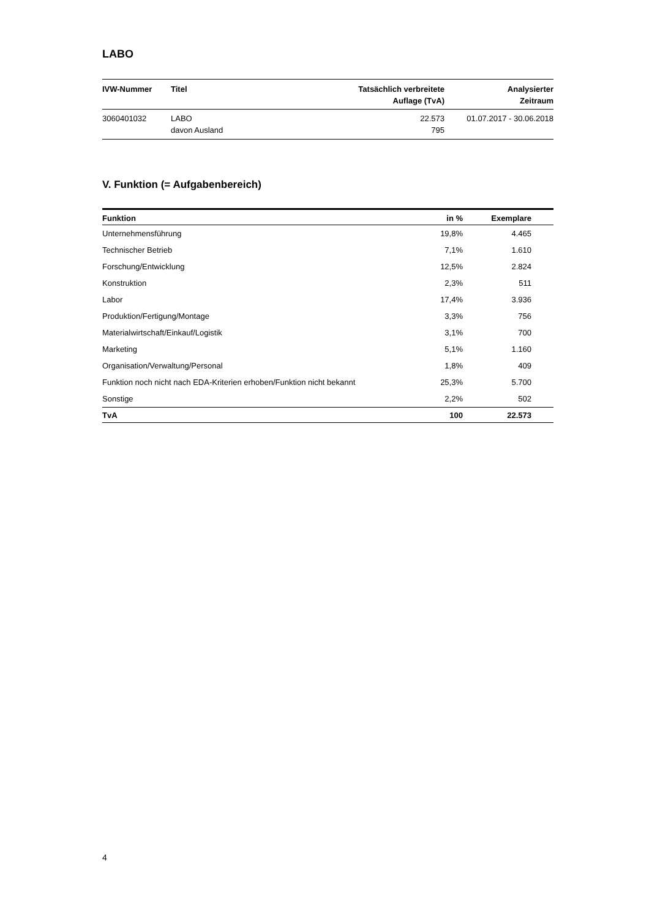LABO
| IVW-Nummer | Titel | Tatsächlich verbreitete Auflage (TvA) | Analysierter Zeitraum |
| --- | --- | --- | --- |
| 3060401032 | LABO davon Ausland | 22.573 795 | 01.07.2017 - 30.06.2018 |
V. Funktion (= Aufgabenbereich)
| Funktion | in % | Exemplare | |
| --- | --- | --- | --- |
| Unternehmensführung | 19,8% | 4.465 | |
| Technischer Betrieb | 7,1% | 1.610 | |
| Forschung/Entwicklung | 12,5% | 2.824 | |
| Konstruktion | 2,3% | 511 | |
| Labor | 17,4% | 3.936 | |
| Produktion/Fertigung/Montage | 3,3% | 756 | |
| Materialwirtschaft/Einkauf/Logistik | 3,1% | 700 | |
| Marketing | 5,1% | 1.160 | |
| Organisation/Verwaltung/Personal | 1,8% | 409 | |
| Funktion noch nicht nach EDA-Kriterien erhoben/Funktion nicht bekannt | 25,3% | 5.700 | |
| Sonstige | 2,2% | 502 | |
| TvA | 100 | 22.573 | |
4